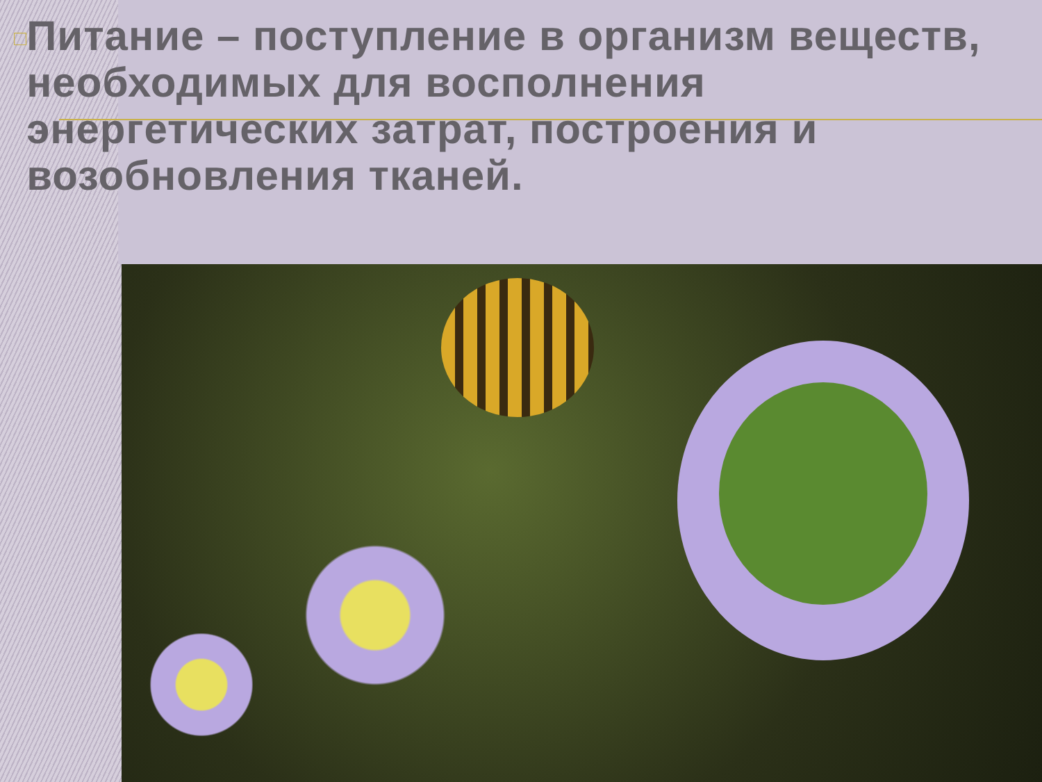□
Питание – поступление в организм веществ, необходимых для восполнения энергетических затрат, построения и возобновления тканей.